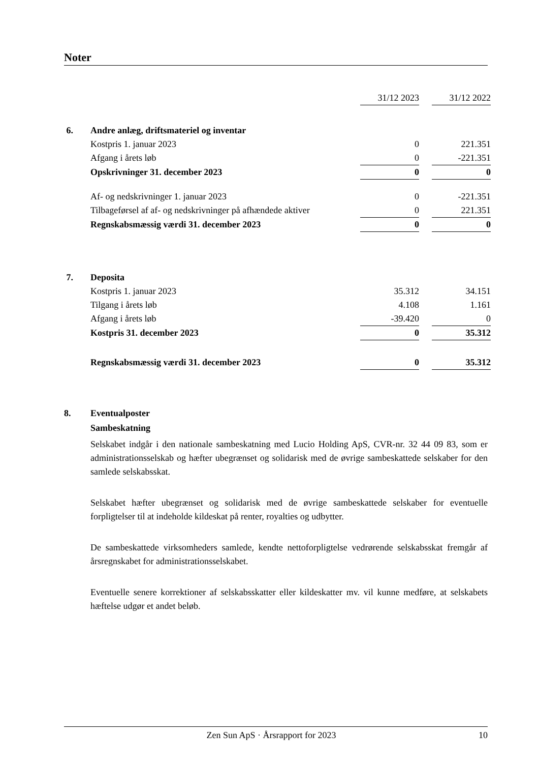Noter
| | | 31/12 2023 | | 31/12 2022 |
| 6. | Andre anlæg, driftsmateriel og inventar | | | |
| | Kostpris 1. januar 2023 | 0 | | 221.351 |
| | Afgang i årets løb | 0 | | -221.351 |
| | Opskrivninger 31. december 2023 | 0 | | 0 |
| | Af- og nedskrivninger 1. januar 2023 | 0 | | -221.351 |
| | Tilbageførsel af af- og nedskrivninger på afhændede aktiver | 0 | | 221.351 |
| | Regnskabsmæssig værdi 31. december 2023 | 0 | | 0 |
| 7. | Deposita | | | |
| | Kostpris 1. januar 2023 | 35.312 | | 34.151 |
| | Tilgang i årets løb | 4.108 | | 1.161 |
| | Afgang i årets løb | -39.420 | | 0 |
| | Kostpris 31. december 2023 | 0 | | 35.312 |
| | Regnskabsmæssig værdi 31. december 2023 | 0 | | 35.312 |
8. Eventualposter
Sambeskatning
Selskabet indgår i den nationale sambeskatning med Lucio Holding ApS, CVR-nr. 32 44 09 83, som er administrationsselskab og hæfter ubegrænset og solidarisk med de øvrige sambeskattede selskaber for den samlede selskabsskat.
Selskabet hæfter ubegrænset og solidarisk med de øvrige sambeskattede selskaber for eventuelle forpligtelser til at indeholde kildeskat på renter, royalties og udbytter.
De sambeskattede virksomheders samlede, kendte nettoforpligtelse vedrørende selskabsskat fremgår af årsregnskabet for administrationsselskabet.
Eventuelle senere korrektioner af selskabsskatter eller kildeskatter mv. vil kunne medføre, at selskabets hæftelse udgør et andet beløb.
Zen Sun ApS · Årsrapport for 2023 10